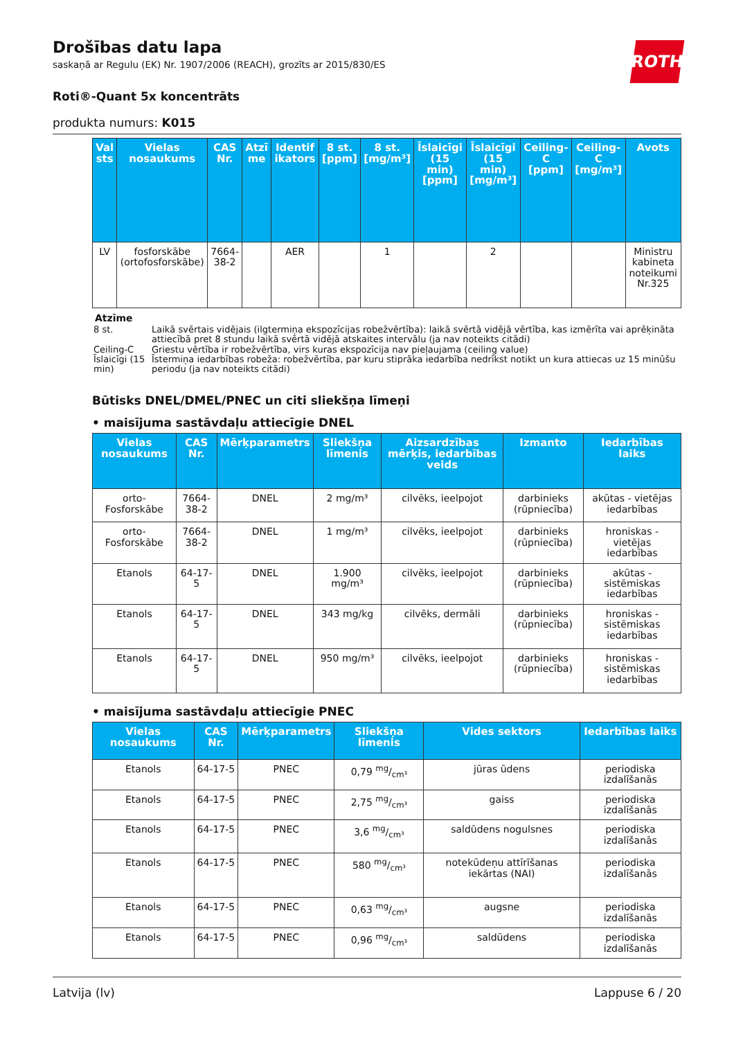ROTH
Drošības datu lapa
saskaņā ar Regulu (EK) Nr. 1907/2006 (REACH), grozīts ar 2015/830/ES
Roti®-Quant 5x koncentrāts
produkta numurs: K015
| Val sts | Vielas nosaukums | CAS Nr. | Atzī me | Identif ikators | 8 st. [ppm] | 8 st. [mg/m³] | Īslaicīgi (15 min) [ppm] | Īslaicīgi (15 min) [mg/m³] | Ceiling-C [ppm] | Ceiling-C [mg/m³] | Avots |
| --- | --- | --- | --- | --- | --- | --- | --- | --- | --- | --- | --- |
| LV | fosforskābe (ortofosforskābe) | 7664-38-2 | | AER | | 1 | | 2 | | | Ministru kabineta noteikumi Nr.325 |
Atzīme
| 8 st. | Laikā svērtais vidējais (ilgtermiņa ekspozīcijas robežvērtība): laikā svērtā vidējā vērtība, kas izmērīta vai aprēķināta attiecībā pret 8 stundu laikā svērtā vidējā atskaites intervālu (ja nav noteikts citādi) |
| Ceiling-C | Griestu vērtība ir robežvērtība, virs kuras ekspozīcija nav pieļaujama (ceiling value) |
| Īslaicīgi (15 min) | Īstermiņa iedarbības robeža: robežvērtība, par kuru stiprāka iedarbība nedrīkst notikt un kura attiecas uz 15 minūšu periodu (ja nav noteikts citādi) |
Būtisks DNEL/DMEL/PNEC un citi sliekšņa līmeņi
• maisījuma sastāvdaļu attiecīgie DNEL
| Vielas nosaukums | CAS Nr. | Mērķparametrs | Sliekšņa līmenis | Aizsardzības mērķis, iedarbības veids | Izmanto | Iedarbības laiks |
| --- | --- | --- | --- | --- | --- | --- |
| orto-Fosforskābe | 7664-38-2 | DNEL | 2 mg/m³ | cilvēks, ieelpojot | darbinieks (rūpniecība) | akūtas - vietējas iedarbības |
| orto-Fosforskābe | 7664-38-2 | DNEL | 1 mg/m³ | cilvēks, ieelpojot | darbinieks (rūpniecība) | hroniskas - vietējas iedarbības |
| Etanols | 64-17-5 | DNEL | 1.900 mg/m³ | cilvēks, ieelpojot | darbinieks (rūpniecība) | akūtas - sistēmiskas iedarbības |
| Etanols | 64-17-5 | DNEL | 343 mg/kg | cilvēks, dermāli | darbinieks (rūpniecība) | hroniskas - sistēmiskas iedarbības |
| Etanols | 64-17-5 | DNEL | 950 mg/m³ | cilvēks, ieelpojot | darbinieks (rūpniecība) | hroniskas - sistēmiskas iedarbības |
• maisījuma sastāvdaļu attiecīgie PNEC
| Vielas nosaukums | CAS Nr. | Mērķparametrs | Sliekšņa līmenis | Vides sektors | Iedarbības laiks |
| --- | --- | --- | --- | --- | --- |
| Etanols | 64-17-5 | PNEC | 0,79 mg/cm³ | jūras ūdens | periodiska izdalīšanās |
| Etanols | 64-17-5 | PNEC | 2,75 mg/cm³ | gaiss | periodiska izdalīšanās |
| Etanols | 64-17-5 | PNEC | 3,6 mg/cm³ | saldūdens nogulsnes | periodiska izdalīšanās |
| Etanols | 64-17-5 | PNEC | 580 mg/cm³ | notekūdeņu attīrīšanas iekārtas (NAI) | periodiska izdalīšanās |
| Etanols | 64-17-5 | PNEC | 0,63 mg/cm³ | augsne | periodiska izdalīšanās |
| Etanols | 64-17-5 | PNEC | 0,96 mg/cm³ | saldūdens | periodiska izdalīšanās |
Latvija (lv) Lappuse 6 / 20